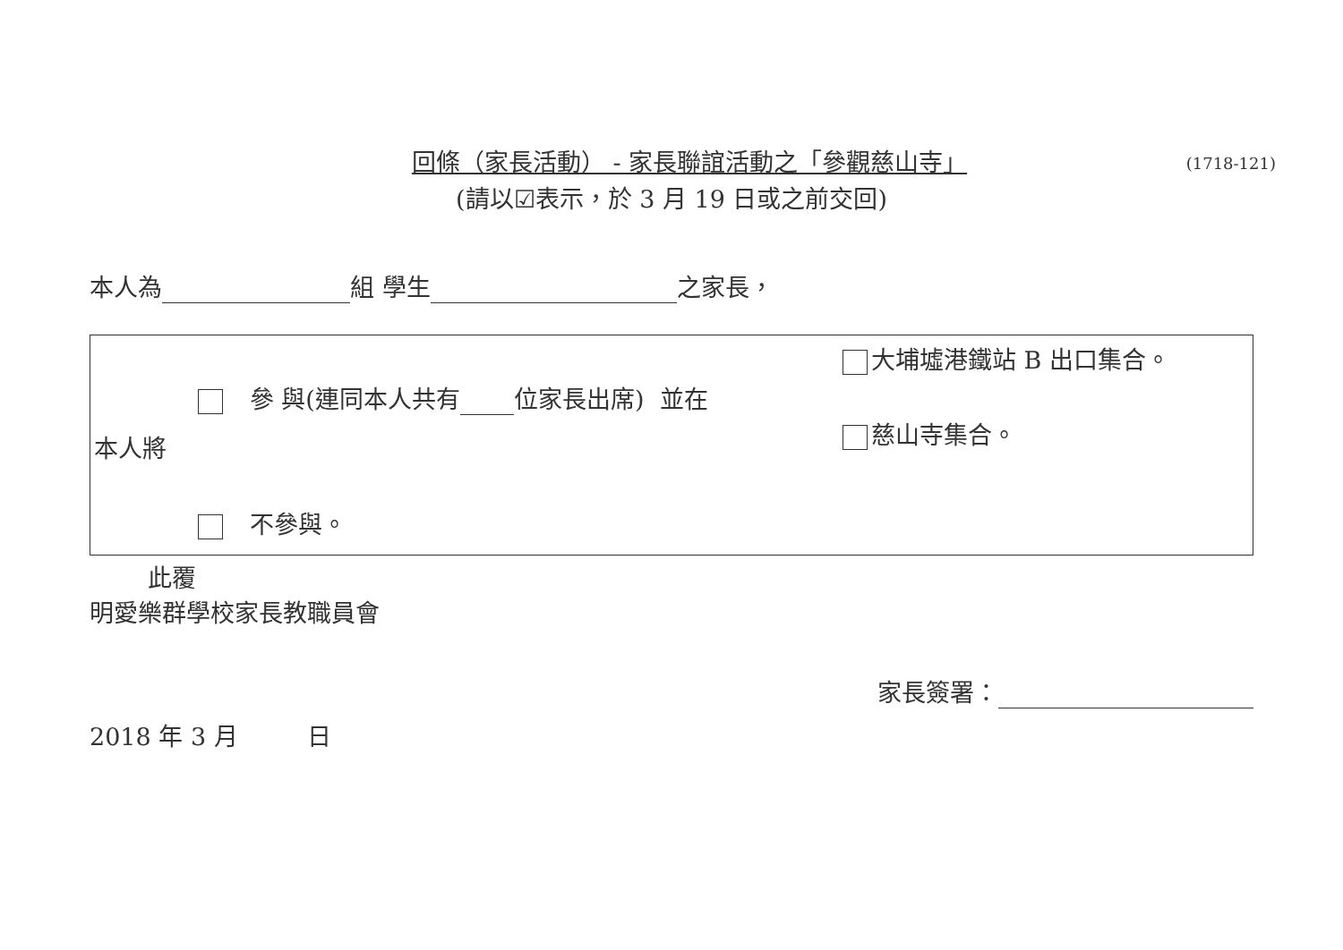回條（家長活動） - 家長聯誼活動之「參觀慈山寺」
(1718-121)
(請以☑表示，於 3 月 19 日或之前交回)
本人為 組 學生 之家長，
參 與(連同本人共有 位家長出席) 並在
本人將
不參與。
大埔墟港鐵站 B 出口集合。
慈山寺集合。
此覆
明愛樂群學校家長教職員會
家長簽署：
2018 年 3 月 日